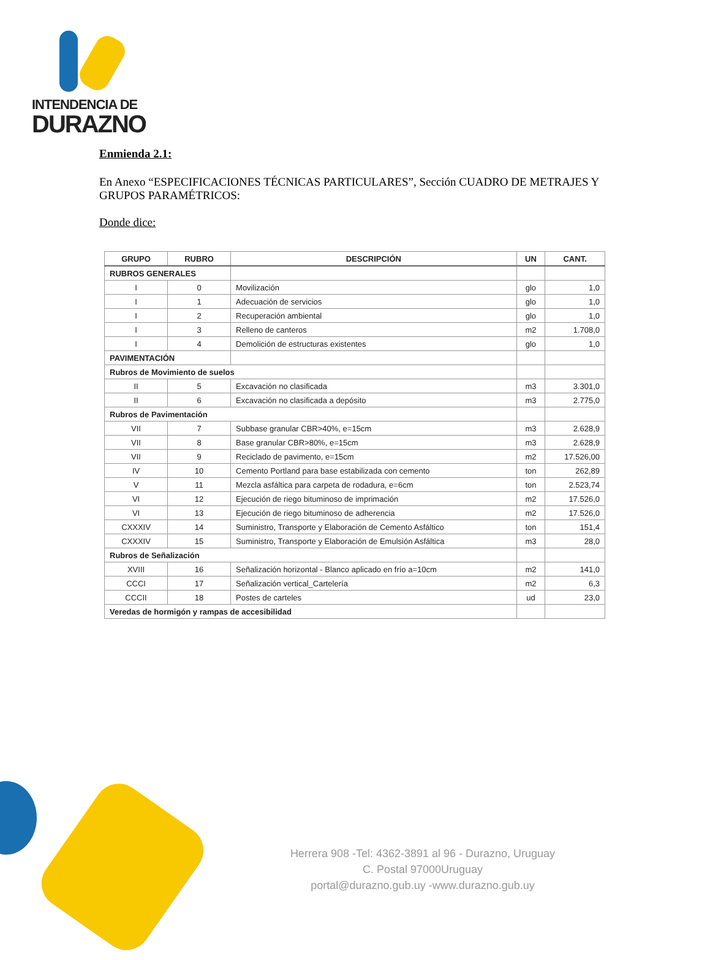INTENDENCIA DE
DURAZNO
Enmienda 2.1:
En Anexo “ESPECIFICACIONES TÉCNICAS PARTICULARES”, Sección CUADRO DE METRAJES Y GRUPOS PARAMÉTRICOS:
Donde dice:
| GRUPO | RUBRO | DESCRIPCIÓN | UN | CANT. |
| --- | --- | --- | --- | --- |
| RUBROS GENERALES | | | | |
| I | 0 | Movilización | glo | 1,0 |
| I | 1 | Adecuación de servicios | glo | 1,0 |
| I | 2 | Recuperación ambiental | glo | 1,0 |
| I | 3 | Relleno de canteros | m2 | 1.708,0 |
| I | 4 | Demolición de estructuras existentes | glo | 1,0 |
| PAVIMENTACIÓN | | | | |
| Rubros de Movimiento de suelos | | | | |
| II | 5 | Excavación no clasificada | m3 | 3.301,0 |
| II | 6 | Excavación no clasificada a depósito | m3 | 2.775,0 |
| Rubros de Pavimentación | | | | |
| VII | 7 | Subbase granular CBR>40%, e=15cm | m3 | 2.628,9 |
| VII | 8 | Base granular CBR>80%, e=15cm | m3 | 2.628,9 |
| VII | 9 | Reciclado de pavimento, e=15cm | m2 | 17.526,00 |
| IV | 10 | Cemento Portland para base estabilizada con cemento | ton | 262,89 |
| V | 11 | Mezcla asfáltica para carpeta de rodadura, e=6cm | ton | 2.523,74 |
| VI | 12 | Ejecución de riego bituminoso de imprimación | m2 | 17.526,0 |
| VI | 13 | Ejecución de riego bituminoso de adherencia | m2 | 17.526,0 |
| CXXXIV | 14 | Suministro, Transporte y Elaboración de Cemento Asfáltico | ton | 151,4 |
| CXXXIV | 15 | Suministro, Transporte y Elaboración de Emulsión Asfáltica | m3 | 28,0 |
| Rubros de Señalización | | | | |
| XVIII | 16 | Señalización horizontal - Blanco aplicado en frío a=10cm | m2 | 141,0 |
| CCCI | 17 | Señalización vertical_Cartelería | m2 | 6,3 |
| CCCII | 18 | Postes de carteles | ud | 23,0 |
| Veredas de hormigón y rampas de accesibilidad | | | | |
Herrera 908 -Tel: 4362-3891 al 96 - Durazno, Uruguay
C. Postal 97000Uruguay
portal@durazno.gub.uy -www.durazno.gub.uy